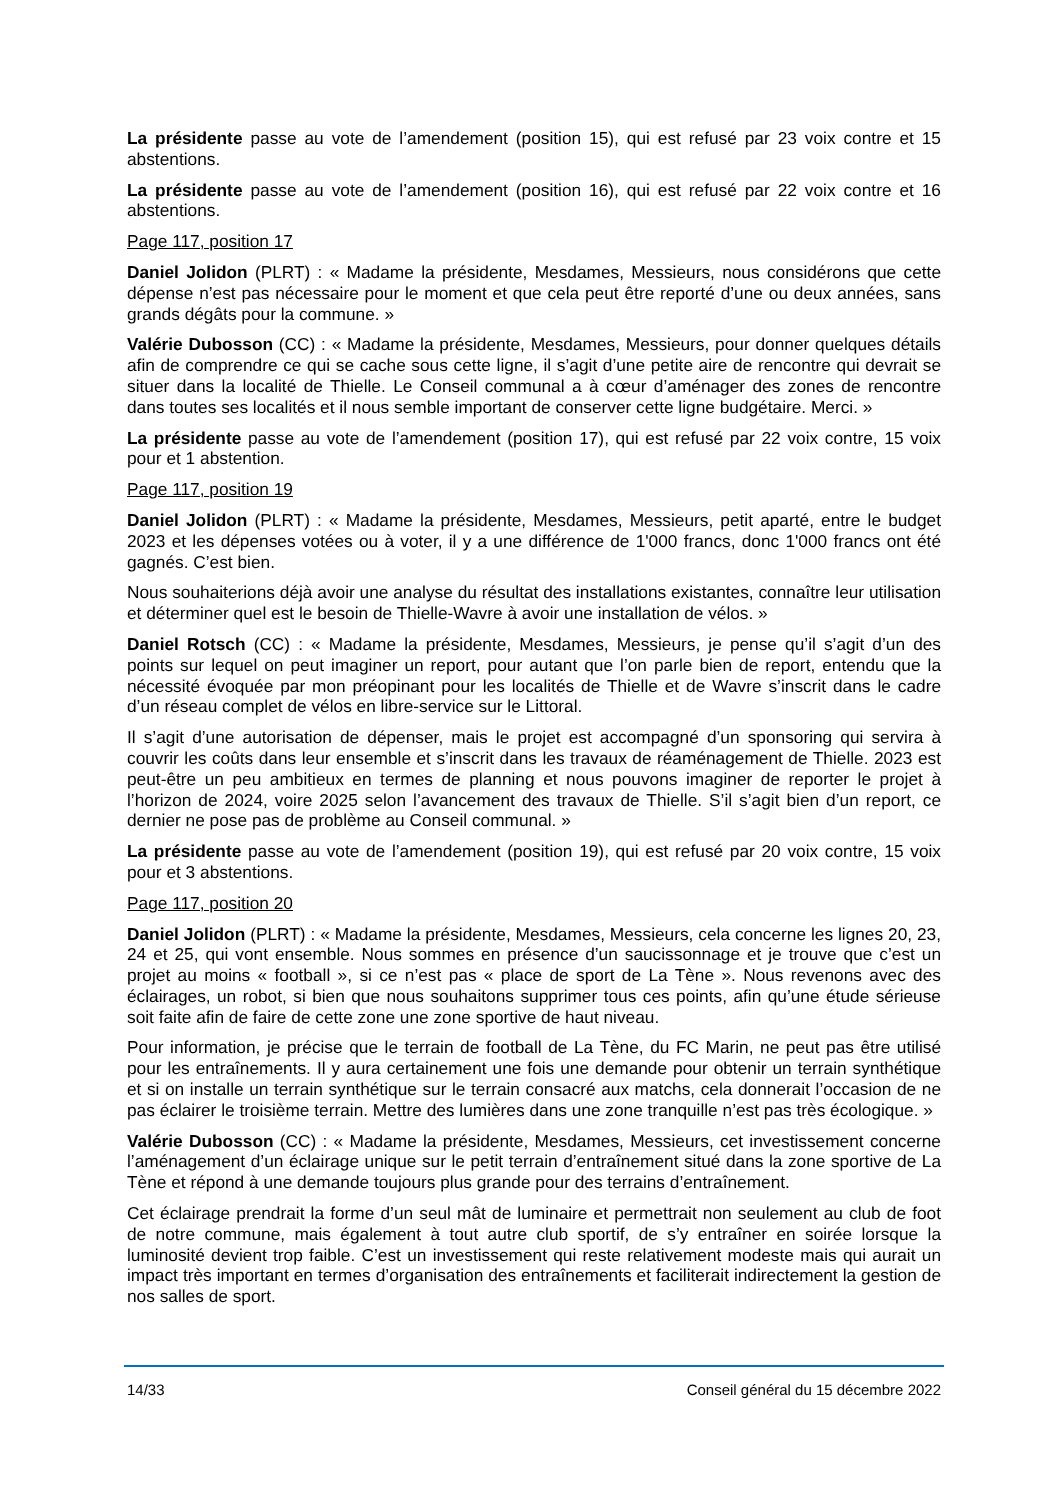La présidente passe au vote de l’amendement (position 15), qui est refusé par 23 voix contre et 15 abstentions.
La présidente passe au vote de l’amendement (position 16), qui est refusé par 22 voix contre et 16 abstentions.
Page 117, position 17
Daniel Jolidon (PLRT) : « Madame la présidente, Mesdames, Messieurs, nous considérons que cette dépense n’est pas nécessaire pour le moment et que cela peut être reporté d’une ou deux années, sans grands dégâts pour la commune. »
Valérie Dubosson (CC) : « Madame la présidente, Mesdames, Messieurs, pour donner quelques détails afin de comprendre ce qui se cache sous cette ligne, il s’agit d’une petite aire de rencontre qui devrait se situer dans la localité de Thielle. Le Conseil communal a à cœur d’aménager des zones de rencontre dans toutes ses localités et il nous semble important de conserver cette ligne budgétaire. Merci. »
La présidente passe au vote de l’amendement (position 17), qui est refusé par 22 voix contre, 15 voix pour et 1 abstention.
Page 117, position 19
Daniel Jolidon (PLRT) : « Madame la présidente, Mesdames, Messieurs, petit aparté, entre le budget 2023 et les dépenses votées ou à voter, il y a une différence de 1'000 francs, donc 1'000 francs ont été gagnés. C’est bien.
Nous souhaiterions déjà avoir une analyse du résultat des installations existantes, connaître leur utilisation et déterminer quel est le besoin de Thielle-Wavre à avoir une installation de vélos. »
Daniel Rotsch (CC) : « Madame la présidente, Mesdames, Messieurs, je pense qu’il s’agit d’un des points sur lequel on peut imaginer un report, pour autant que l’on parle bien de report, entendu que la nécessité évoquée par mon préopinant pour les localités de Thielle et de Wavre s’inscrit dans le cadre d’un réseau complet de vélos en libre-service sur le Littoral.
Il s’agit d’une autorisation de dépenser, mais le projet est accompagné d’un sponsoring qui servira à couvrir les coûts dans leur ensemble et s’inscrit dans les travaux de réaménagement de Thielle. 2023 est peut-être un peu ambitieux en termes de planning et nous pouvons imaginer de reporter le projet à l’horizon de 2024, voire 2025 selon l’avancement des travaux de Thielle. S’il s’agit bien d’un report, ce dernier ne pose pas de problème au Conseil communal. »
La présidente passe au vote de l’amendement (position 19), qui est refusé par 20 voix contre, 15 voix pour et 3 abstentions.
Page 117, position 20
Daniel Jolidon (PLRT) : « Madame la présidente, Mesdames, Messieurs, cela concerne les lignes 20, 23, 24 et 25, qui vont ensemble. Nous sommes en présence d’un saucissonnage et je trouve que c’est un projet au moins « football », si ce n’est pas « place de sport de La Tène ». Nous revenons avec des éclairages, un robot, si bien que nous souhaitons supprimer tous ces points, afin qu’une étude sérieuse soit faite afin de faire de cette zone une zone sportive de haut niveau.
Pour information, je précise que le terrain de football de La Tène, du FC Marin, ne peut pas être utilisé pour les entraînements. Il y aura certainement une fois une demande pour obtenir un terrain synthétique et si on installe un terrain synthétique sur le terrain consacré aux matchs, cela donnerait l’occasion de ne pas éclairer le troisième terrain. Mettre des lumières dans une zone tranquille n’est pas très écologique. »
Valérie Dubosson (CC) : « Madame la présidente, Mesdames, Messieurs, cet investissement concerne l’aménagement d’un éclairage unique sur le petit terrain d’entraînement situé dans la zone sportive de La Tène et répond à une demande toujours plus grande pour des terrains d’entraînement.
Cet éclairage prendrait la forme d’un seul mât de luminaire et permettrait non seulement au club de foot de notre commune, mais également à tout autre club sportif, de s’y entraîner en soirée lorsque la luminosité devient trop faible. C’est un investissement qui reste relativement modeste mais qui aurait un impact très important en termes d’organisation des entraînements et faciliterait indirectement la gestion de nos salles de sport.
14/33 Conseil général du 15 décembre 2022